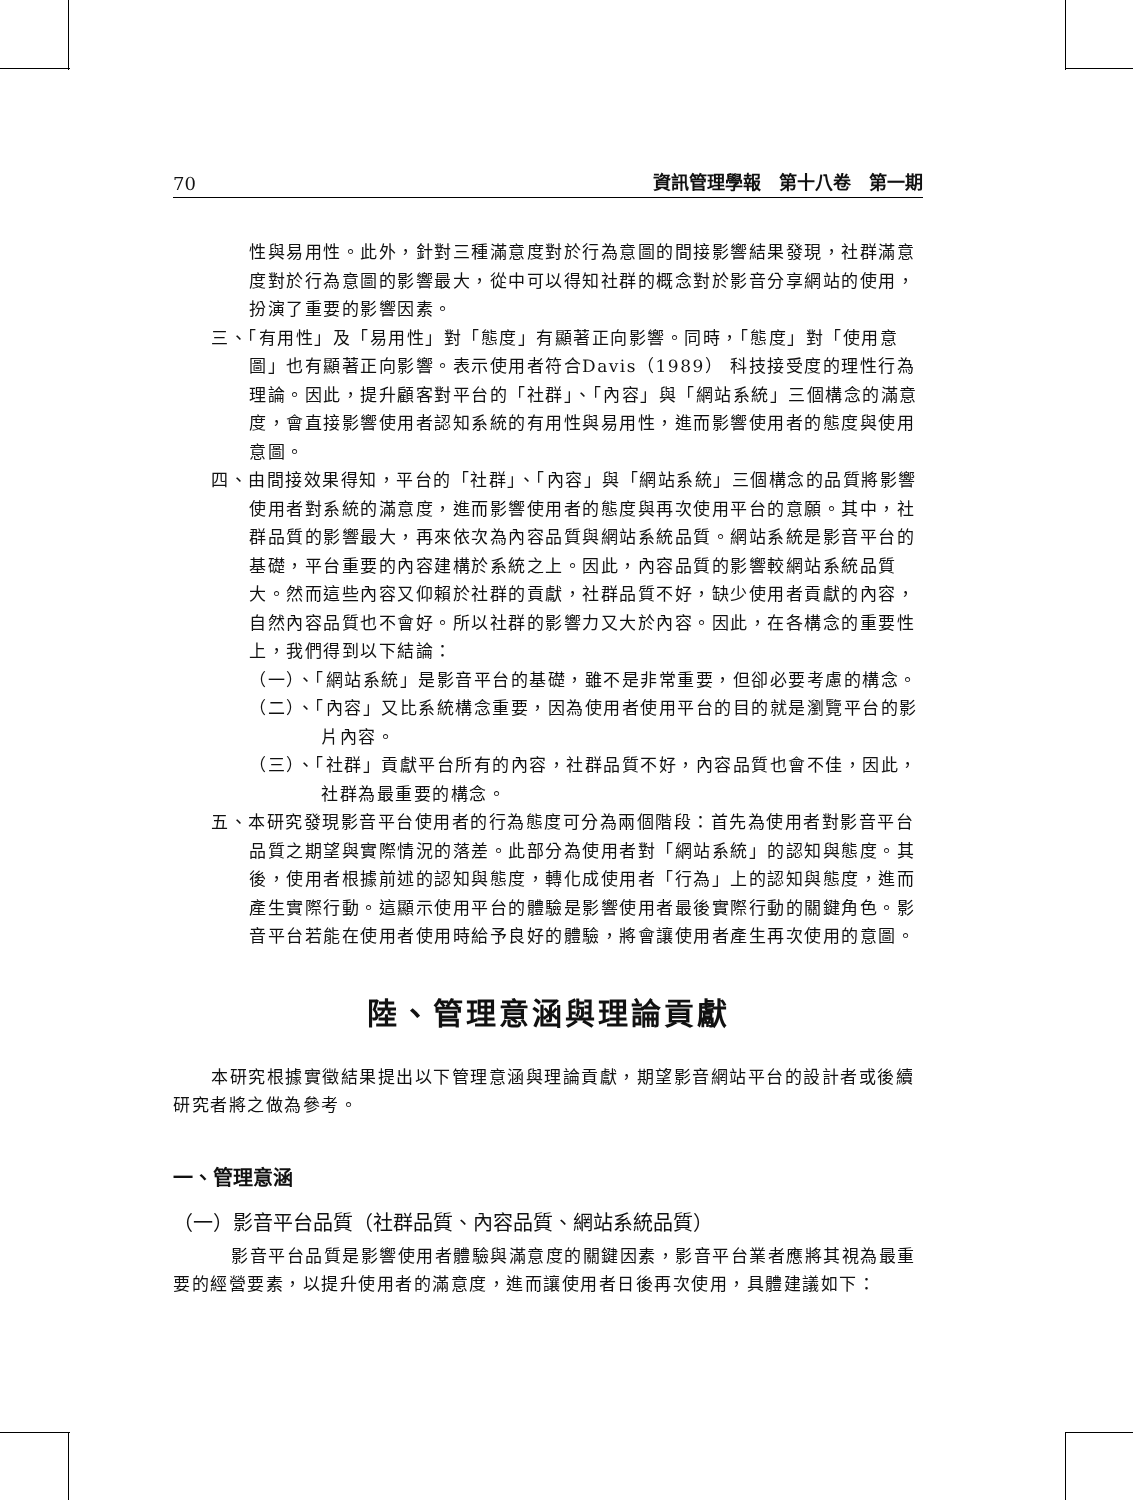70 資訊管理學報　第十八卷　第一期
性與易用性。此外，針對三種滿意度對於行為意圖的間接影響結果發現，社群滿意度對於行為意圖的影響最大，從中可以得知社群的概念對於影音分享網站的使用，扮演了重要的影響因素。
三、「有用性」及「易用性」對「態度」有顯著正向影響。同時，「態度」對「使用意圖」也有顯著正向影響。表示使用者符合Davis（1989） 科技接受度的理性行為理論。因此，提升顧客對平台的「社群」、「內容」與「網站系統」三個構念的滿意度，會直接影響使用者認知系統的有用性與易用性，進而影響使用者的態度與使用意圖。
四、由間接效果得知，平台的「社群」、「內容」與「網站系統」三個構念的品質將影響使用者對系統的滿意度，進而影響使用者的態度與再次使用平台的意願。其中，社群品質的影響最大，再來依次為內容品質與網站系統品質。網站系統是影音平台的基礎，平台重要的內容建構於系統之上。因此，內容品質的影響較網站系統品質大。然而這些內容又仰賴於社群的貢獻，社群品質不好，缺少使用者貢獻的內容，自然內容品質也不會好。所以社群的影響力又大於內容。因此，在各構念的重要性上，我們得到以下結論：
（一）、「網站系統」是影音平台的基礎，雖不是非常重要，但卻必要考慮的構念。
（二）、「內容」又比系統構念重要，因為使用者使用平台的目的就是瀏覽平台的影片內容。
（三）、「社群」貢獻平台所有的內容，社群品質不好，內容品質也會不佳，因此，社群為最重要的構念。
五、本研究發現影音平台使用者的行為態度可分為兩個階段：首先為使用者對影音平台品質之期望與實際情況的落差。此部分為使用者對「網站系統」的認知與態度。其後，使用者根據前述的認知與態度，轉化成使用者「行為」上的認知與態度，進而產生實際行動。這顯示使用平台的體驗是影響使用者最後實際行動的關鍵角色。影音平台若能在使用者使用時給予良好的體驗，將會讓使用者產生再次使用的意圖。
陸、管理意涵與理論貢獻
本研究根據實徵結果提出以下管理意涵與理論貢獻，期望影音網站平台的設計者或後續研究者將之做為參考。
一、管理意涵
（一）影音平台品質（社群品質、內容品質、網站系統品質）
影音平台品質是影響使用者體驗與滿意度的關鍵因素，影音平台業者應將其視為最重要的經營要素，以提升使用者的滿意度，進而讓使用者日後再次使用，具體建議如下：